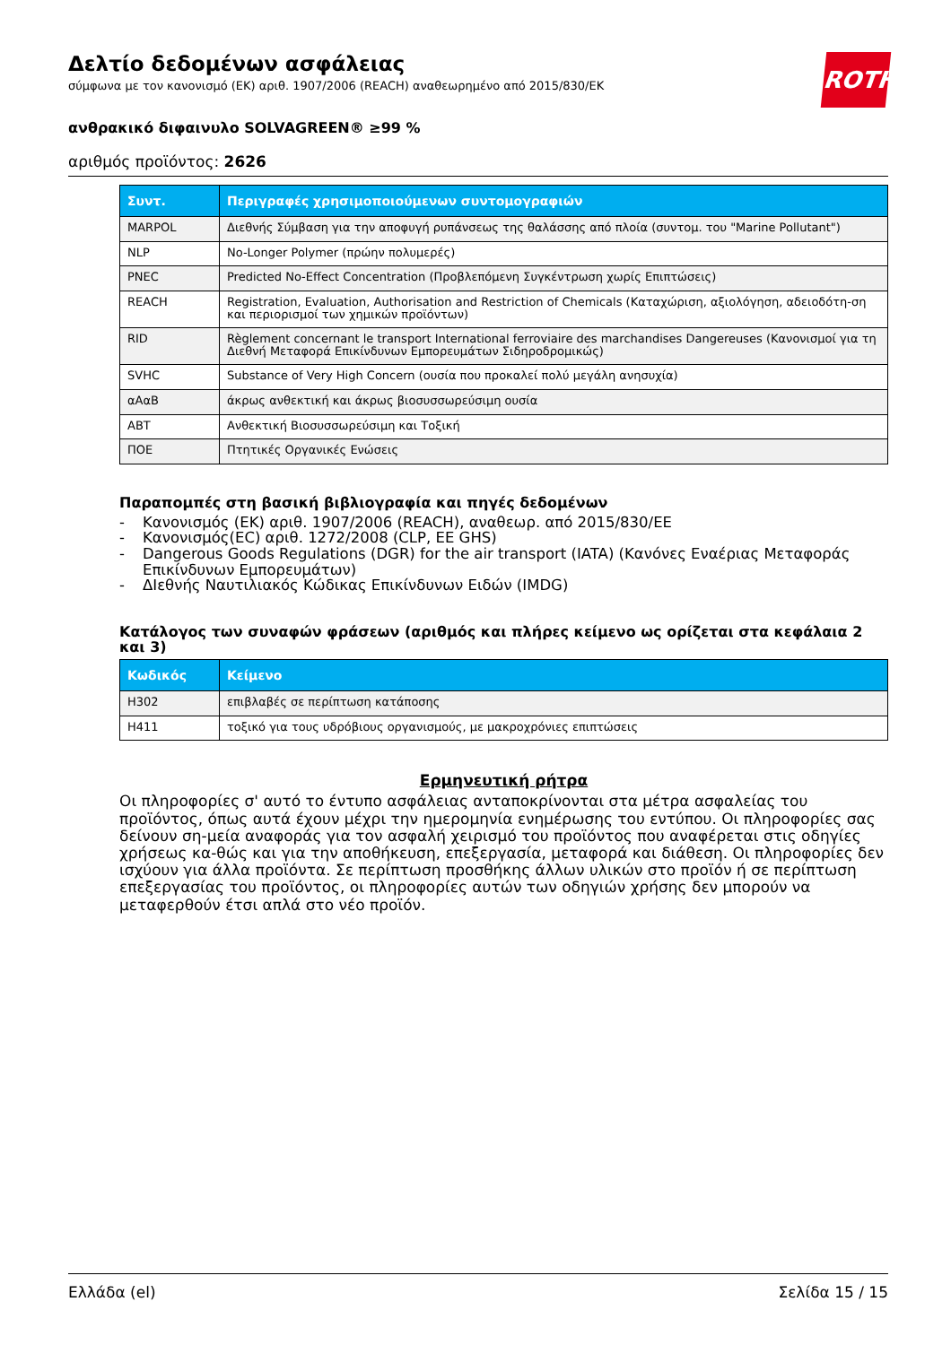ROTH
Δελτίο δεδομένων ασφάλειας
σύμφωνα με τον κανονισμό (ΕΚ) αριθ. 1907/2006 (REACH) αναθεωρημένο από 2015/830/ΕΚ
ανθρακικό διφαινυλο SOLVAGREEN® ≥99 %
αριθμός προϊόντος: 2626
| Συντ. | Περιγραφές χρησιμοποιούμενων συντομογραφιών |
| --- | --- |
| MARPOL | Διεθνής Σύμβαση για την αποφυγή ρυπάνσεως της θαλάσσης από πλοία (συντομ. του "Marine Pollutant") |
| NLP | No-Longer Polymer (πρώην πολυμερές) |
| PNEC | Predicted No-Effect Concentration (Προβλεπόμενη Συγκέντρωση χωρίς Επιπτώσεις) |
| REACH | Registration, Evaluation, Authorisation and Restriction of Chemicals (Καταχώριση, αξιολόγηση, αδειοδότη-ση και περιορισμοί των χημικών προϊόντων) |
| RID | Règlement concernant le transport International ferroviaire des marchandises Dangereuses (Κανονισμοί για τη Διεθνή Μεταφορά Επικίνδυνων Εμπορευμάτων Σιδηροδρομικώς) |
| SVHC | Substance of Very High Concern (ουσία που προκαλεί πολύ μεγάλη ανησυχία) |
| αΑαΒ | άκρως ανθεκτική και άκρως βιοσυσσωρεύσιμη ουσία |
| ΑΒΤ | Ανθεκτική Βιοσυσσωρεύσιμη και Τοξική |
| ΠΟΕ | Πτητικές Οργανικές Ενώσεις |
Παραπομπές στη βασική βιβλιογραφία και πηγές δεδομένων
- Κανονισμός (ΕΚ) αριθ. 1907/2006 (REACH), αναθεωρ. από 2015/830/ΕΕ
- Κανονισμός(EC) αριθ. 1272/2008 (CLP, EE GHS)
- Dangerous Goods Regulations (DGR) for the air transport (IATA) (Κανόνες Εναέριας Μεταφοράς Επικίνδυνων Εμπορευμάτων)
- ΔΙεθνής Ναυτιλιακός Κώδικας Επικίνδυνων Ειδών (IMDG)
Κατάλογος των συναφών φράσεων (αριθμός και πλήρες κείμενο ως ορίζεται στα κεφάλαια 2 και 3)
| Κωδικός | Κείμενο |
| --- | --- |
| H302 | επιβλαβές σε περίπτωση κατάποσης |
| H411 | τοξικό για τους υδρόβιους οργανισμούς, με μακροχρόνιες επιπτώσεις |
Ερμηνευτική ρήτρα
Οι πληροφορίες σ' αυτό το έντυπο ασφάλειας ανταποκρίνονται στα μέτρα ασφαλείας του προϊόντος, όπως αυτά έχουν μέχρι την ημερομηνία ενημέρωσης του εντύπου. Οι πληροφορίες σας δείνουν ση-μεία αναφοράς για τον ασφαλή χειρισμό του προϊόντος που αναφέρεται στις οδηγίες χρήσεως κα-θώς και για την αποθήκευση, επεξεργασία, μεταφορά και διάθεση. Οι πληροφορίες δεν ισχύουν για άλλα προϊόντα. Σε περίπτωση προσθήκης άλλων υλικών στο προϊόν ή σε περίπτωση επεξεργασίας του προϊόντος, οι πληροφορίες αυτών των οδηγιών χρήσης δεν μπορούν να μεταφερθούν έτσι απλά στο νέο προϊόν.
Ελλάδα (el) Σελίδα 15 / 15